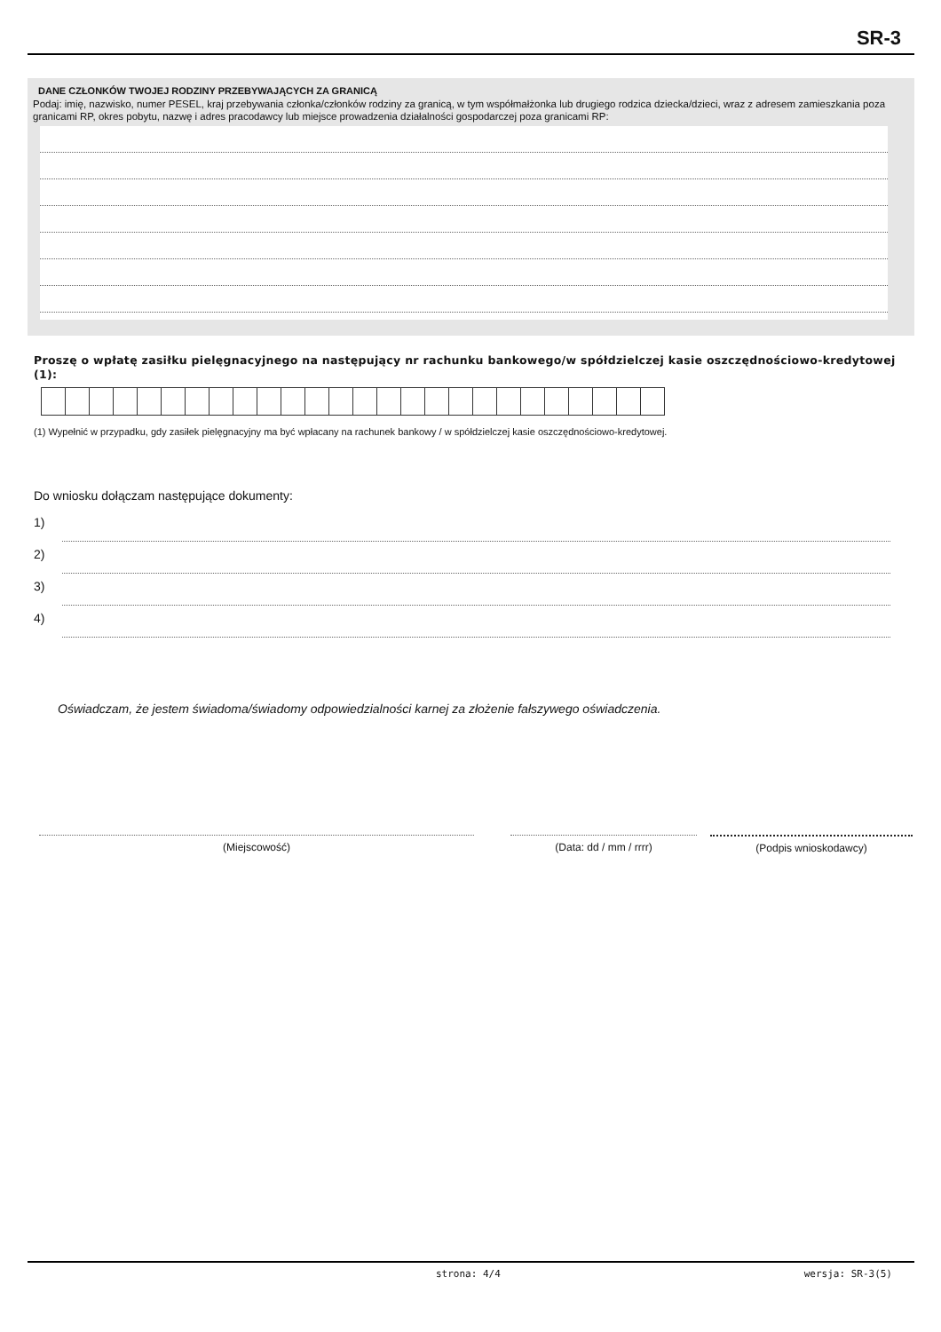SR-3
DANE CZŁONKÓW TWOJEJ RODZINY PRZEBYWAJĄCYCH ZA GRANICĄ
Podaj: imię, nazwisko, numer PESEL, kraj przebywania członka/członków rodziny za granicą, w tym współmałżonka lub drugiego rodzica dziecka/dzieci, wraz z adresem zamieszkania poza granicami RP, okres pobytu, nazwę i adres pracodawcy lub miejsce prowadzenia działalności gospodarczej poza granicami RP:
Proszę o wpłatę zasiłku pielęgnacyjnego na następujący nr rachunku bankowego/w spółdzielczej kasie oszczędnościowo-kredytowej (1):
(1) Wypełnić w przypadku, gdy zasiłek pielęgnacyjny ma być wpłacany na rachunek bankowy / w spółdzielczej kasie oszczędnościowo-kredytowej.
Do wniosku dołączam następujące dokumenty:
1)
2)
3)
4)
Oświadczam, że jestem świadoma/świadomy odpowiedzialności karnej za złożenie fałszywego oświadczenia.
(Miejscowość) (Data: dd / mm / rrrr) (Podpis wnioskodawcy)
strona: 4/4 wersja: SR-3(5)